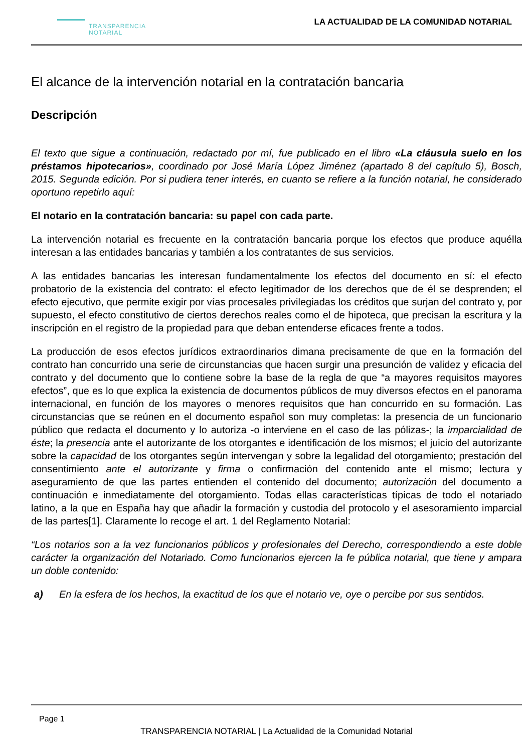TRANSPARENCIA
NOTARIAL
LA ACTUALIDAD DE LA COMUNIDAD NOTARIAL
El alcance de la intervención notarial en la contratación bancaria
Descripción
El texto que sigue a continuación, redactado por mí, fue publicado en el libro «La cláusula suelo en los préstamos hipotecarios», coordinado por José María López Jiménez (apartado 8 del capítulo 5), Bosch, 2015. Segunda edición. Por si pudiera tener interés, en cuanto se refiere a la función notarial, he considerado oportuno repetirlo aquí:
El notario en la contratación bancaria: su papel con cada parte.
La intervención notarial es frecuente en la contratación bancaria porque los efectos que produce aquélla interesan a las entidades bancarias y también a los contratantes de sus servicios.
A las entidades bancarias les interesan fundamentalmente los efectos del documento en sí: el efecto probatorio de la existencia del contrato: el efecto legitimador de los derechos que de él se desprenden; el efecto ejecutivo, que permite exigir por vías procesales privilegiadas los créditos que surjan del contrato y, por supuesto, el efecto constitutivo de ciertos derechos reales como el de hipoteca, que precisan la escritura y la inscripción en el registro de la propiedad para que deban entenderse eficaces frente a todos.
La producción de esos efectos jurídicos extraordinarios dimana precisamente de que en la formación del contrato han concurrido una serie de circunstancias que hacen surgir una presunción de validez y eficacia del contrato y del documento que lo contiene sobre la base de la regla de que “a mayores requisitos mayores efectos”, que es lo que explica la existencia de documentos públicos de muy diversos efectos en el panorama internacional, en función de los mayores o menores requisitos que han concurrido en su formación. Las circunstancias que se reúnen en el documento español son muy completas: la presencia de un funcionario público que redacta el documento y lo autoriza -o interviene en el caso de las pólizas-; la imparcialidad de éste; la presencia ante el autorizante de los otorgantes e identificación de los mismos; el juicio del autorizante sobre la capacidad de los otorgantes según intervengan y sobre la legalidad del otorgamiento; prestación del consentimiento ante el autorizante y firma o confirmación del contenido ante el mismo; lectura y aseguramiento de que las partes entienden el contenido del documento; autorización del documento a continuación e inmediatamente del otorgamiento. Todas ellas características típicas de todo el notariado latino, a la que en España hay que añadir la formación y custodia del protocolo y el asesoramiento imparcial de las partes[1]. Claramente lo recoge el art. 1 del Reglamento Notarial:
“Los notarios son a la vez funcionarios públicos y profesionales del Derecho, correspondiendo a este doble carácter la organización del Notariado. Como funcionarios ejercen la fe pública notarial, que tiene y ampara un doble contenido:
a) En la esfera de los hechos, la exactitud de los que el notario ve, oye o percibe por sus sentidos.
Page 1
TRANSPARENCIA NOTARIAL | La Actualidad de la Comunidad Notarial